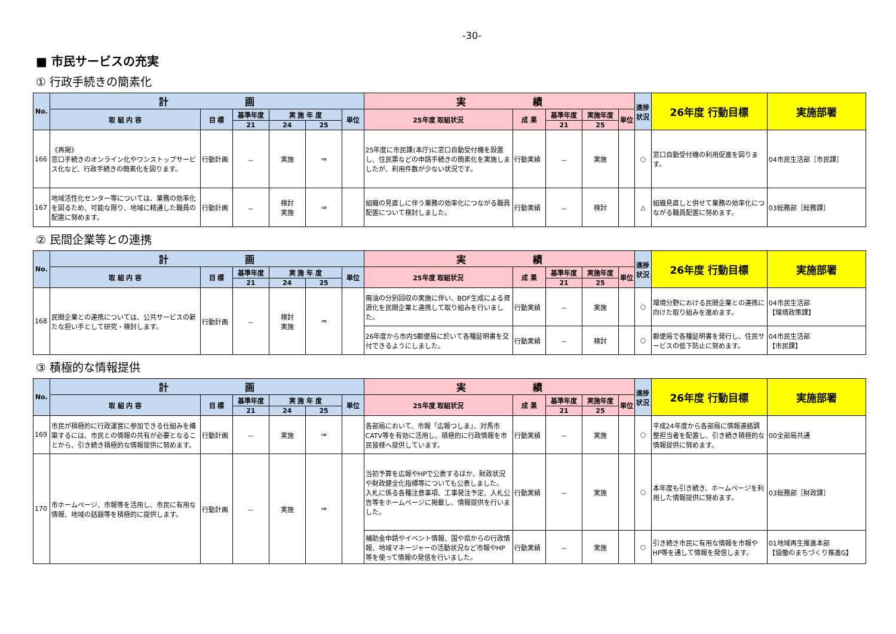-30-
■ 市民サービスの充実
① 行政手続きの簡素化
| No. | 計 画 | | | | | | 実 績 | | | | | 進捗状況 | 26年度 行動目標 | 実施部署 |
| --- | --- | --- | --- | --- | --- | --- | --- | --- | --- | --- | --- | --- | --- | --- |
| | 取 組 内 容 | 目 標 | 基準年度 | 実 施 年 度 | | 単位 | 25年度 取組状況 | 成 果 | 基準年度 | 実施年度 | 単位 | | | |
| | | | 21 | 24 | 25 | | | | 21 | 25 | | | | |
| 166 | 《再掲》 窓口手続きのオンライン化やワンストップサービス化など、行政手続きの簡素化を図ります。 | 行動計画 | － | 実施 | ⇒ | | 25年度に市民課(本庁)に窓口自動受付機を設置し、住民票などの申請手続きの簡素化を実施しましたが、利用件数が少ない状況です。 | 行動実績 | － | 実施 | | ○ | 窓口自動受付機の利用促進を図ります。 | 04市民生活部［市民課］ |
| 167 | 地域活性化センター等については、業務の効率化を図るため、可能な限り、地域に精通した職員の配置に努めます。 | 行動計画 | － | 検討 実施 | ⇒ | | 組織の見直しに伴う業務の効率化につながる職員配置について検討しました。 | 行動実績 | － | 検討 | | △ | 組織見直しと併せて業務の効率化につながる職員配置に努めます。 | 03総務部［総務課］ |
② 民間企業等との連携
| No. | 計 画 | | | | | | 実 績 | | | | | 進捗状況 | 26年度 行動目標 | 実施部署 |
| --- | --- | --- | --- | --- | --- | --- | --- | --- | --- | --- | --- | --- | --- | --- |
| | 取 組 内 容 | 目 標 | 基準年度 | 実 施 年 度 | | 単位 | 25年度 取組状況 | 成 果 | 基準年度 | 実施年度 | 単位 | | | |
| | | | 21 | 24 | 25 | | | | 21 | 25 | | | | |
| 168 | 民間企業との連携については、公共サービスの新たな担い手として研究・検討します。 | 行動計画 | － | 検討 実施 | ⇒ | | 廃油の分別回収の実施に伴い、BDF生成による資源化を民間企業と連携して取り組みを行いました。 | 行動実績 | － | 実施 | | ○ | 環境分野における民間企業との連携に向けた取り組みを進めます。 | 04市民生活部 【環境政策課】 |
| | | | | | | | 26年度から市内5郵便局に於いて各種証明書を交付できるようにしました。 | 行動実績 | － | 検討 | | ○ | 郵便局で各種証明書を発行し、住民サービスの低下防止に努めます。 | 04市民生活部 【市民課】 |
③ 積極的な情報提供
| No. | 計 画 | | | | | | 実 績 | | | | | 進捗状況 | 26年度 行動目標 | 実施部署 |
| --- | --- | --- | --- | --- | --- | --- | --- | --- | --- | --- | --- | --- | --- | --- |
| | 取 組 内 容 | 目 標 | 基準年度 | 実 施 年 度 | | 単位 | 25年度 取組状況 | 成 果 | 基準年度 | 実施年度 | 単位 | | | |
| | | | 21 | 24 | 25 | | | | 21 | 25 | | | | |
| 169 | 市民が積極的に行政運営に参加できる仕組みを構築するには、市民との情報の共有が必要となることから、引き続き積極的な情報提供に努めます。 | 行動計画 | － | 実施 | ⇒ | | 各部局において、市報「広報つしま」、対馬市CATV等を有効に活用し、積極的に行政情報を市民皆様へ提供しています。 | 行動実績 | － | 実施 | | ○ | 平成24年度から各部局に情報連絡調整担当者を配置し、引き続き積極的な情報提供に努めます。 | 00全部局共通 |
| 170 | 市ホームページ、市報等を活用し、市民に有用な情報、地域の話題等を積極的に提供します。 | 行動計画 | － | 実施 | ⇒ | | 当初予算を広報やHPで公表するほか、財政状況や財政健全化指標等についても公表しました。 入札に係る各種注意事項、工事発注予定、入札公告等をホームページに掲載し、情報提供を行いました。 | 行動実績 | － | 実施 | | ○ | 本年度も引き続き、ホームページを利用した情報提供に努めます。 | 03総務部［財政課］ |
| | | | | | | | 補助金申請やイベント情報、国や県からの行政情報、地域マネージャーの活動状況など市報やHP等を使って情報の発信を行いました。 | 行動実績 | － | 実施 | | ○ | 引き続き市民に有用な情報を市報やHP等を通して情報を発信します。 | 01地域再生推進本部 【協働のまちづくり推進G】 |